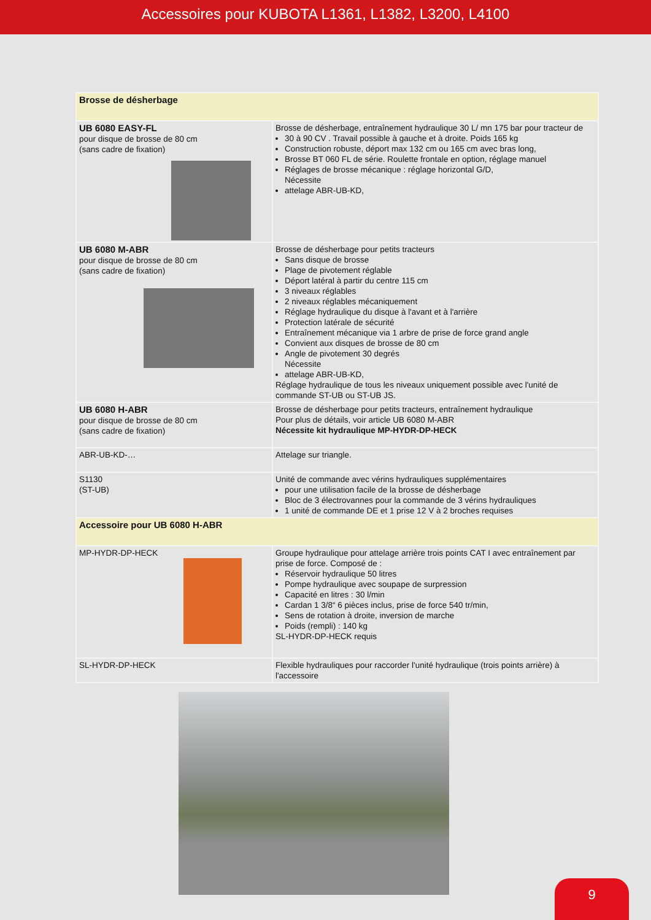Accessoires pour KUBOTA L1361, L1382, L3200, L4100
| Brosse de désherbage | |
| UB 6080 EASY-FL pour disque de brosse de 80 cm (sans cadre de fixation) | Brosse de désherbage, entraînement hydraulique 30 L/ mn 175 bar pour tracteur de 30 à 90 CV . Travail possible à gauche et à droite. Poids 165 kg Construction robuste, déport max 132 cm ou 165 cm avec bras long, Brosse BT 060 FL de série. Roulette frontale en option, réglage manuel Réglages de brosse mécanique : réglage horizontal G/D, Nécessite attelage ABR-UB-KD, |
| UB 6080 M-ABR pour disque de brosse de 80 cm (sans cadre de fixation) | Brosse de désherbage pour petits tracteurs Sans disque de brosse Plage de pivotement réglable Déport latéral à partir du centre 115 cm 3 niveaux réglables 2 niveaux réglables mécaniquement Réglage hydraulique du disque à l'avant et à l'arrière Protection latérale de sécurité Entraînement mécanique via 1 arbre de prise de force grand angle Convient aux disques de brosse de 80 cm Angle de pivotement 30 degrés Nécessite attelage ABR-UB-KD, Réglage hydraulique de tous les niveaux uniquement possible avec l'unité de commande ST-UB ou ST-UB JS. |
| UB 6080 H-ABR pour disque de brosse de 80 cm (sans cadre de fixation) | Brosse de désherbage pour petits tracteurs, entraînement hydraulique Pour plus de détails, voir article UB 6080 M-ABR Nécessite kit hydraulique MP-HYDR-DP-HECK |
| ABR-UB-KD-… | Attelage sur triangle. |
| S1130 (ST-UB) | Unité de commande avec vérins hydrauliques supplémentaires pour une utilisation facile de la brosse de désherbage Bloc de 3 électrovannes pour la commande de 3 vérins hydrauliques 1 unité de commande DE et 1 prise 12 V à 2 broches requises |
| Accessoire pour UB 6080 H-ABR | |
| MP-HYDR-DP-HECK | Groupe hydraulique pour attelage arrière trois points CAT I avec entraînement par prise de force. Composé de : Réservoir hydraulique 50 litres Pompe hydraulique avec soupape de surpression Capacité en litres : 30 l/min Cardan 1 3/8“ 6 pièces inclus, prise de force 540 tr/min, Sens de rotation à droite, inversion de marche Poids (rempli) : 140 kg SL-HYDR-DP-HECK requis |
| SL-HYDR-DP-HECK | Flexible hydrauliques pour raccorder l'unité hydraulique (trois points arrière) à l'accessoire |
9